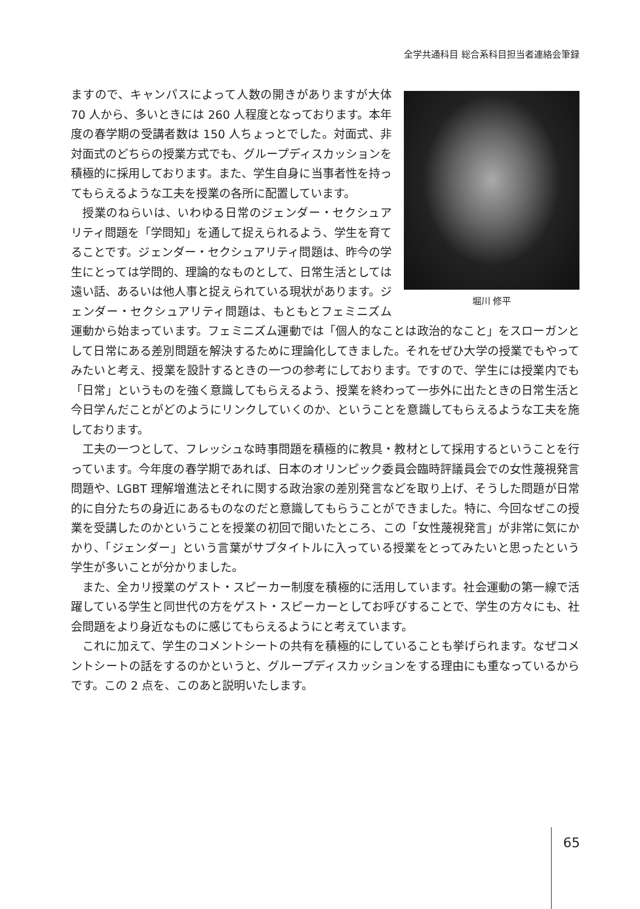全学共通科目 総合系科目担当者連絡会筆録
堀川 修平
ますので、キャンパスによって人数の開きがありますが大体 70 人から、多いときには 260 人程度となっております。本年度の春学期の受講者数は 150 人ちょっとでした。対面式、非対面式のどちらの授業方式でも、グループディスカッションを積極的に採用しております。また、学生自身に当事者性を持ってもらえるような工夫を授業の各所に配置しています。
授業のねらいは、いわゆる日常のジェンダー・セクシュアリティ問題を「学問知」を通して捉えられるよう、学生を育てることです。ジェンダー・セクシュアリティ問題は、昨今の学生にとっては学問的、理論的なものとして、日常生活としては遠い話、あるいは他人事と捉えられている現状があります。ジェンダー・セクシュアリティ問題は、もともとフェミニズム運動から始まっています。フェミニズム運動では「個人的なことは政治的なこと」をスローガンとして日常にある差別問題を解決するために理論化してきました。それをぜひ大学の授業でもやってみたいと考え、授業を設計するときの一つの参考にしております。ですので、学生には授業内でも「日常」というものを強く意識してもらえるよう、授業を終わって一歩外に出たときの日常生活と今日学んだことがどのようにリンクしていくのか、ということを意識してもらえるような工夫を施しております。
工夫の一つとして、フレッシュな時事問題を積極的に教具・教材として採用するということを行っています。今年度の春学期であれば、日本のオリンピック委員会臨時評議員会での女性蔑視発言問題や、LGBT 理解増進法とそれに関する政治家の差別発言などを取り上げ、そうした問題が日常的に自分たちの身近にあるものなのだと意識してもらうことができました。特に、今回なぜこの授業を受講したのかということを授業の初回で聞いたところ、この「女性蔑視発言」が非常に気にかかり、「ジェンダー」という言葉がサブタイトルに入っている授業をとってみたいと思ったという学生が多いことが分かりました。
また、全カリ授業のゲスト・スピーカー制度を積極的に活用しています。社会運動の第一線で活躍している学生と同世代の方をゲスト・スピーカーとしてお呼びすることで、学生の方々にも、社会問題をより身近なものに感じてもらえるようにと考えています。
これに加えて、学生のコメントシートの共有を積極的にしていることも挙げられます。なぜコメントシートの話をするのかというと、グループディスカッションをする理由にも重なっているからです。この 2 点を、このあと説明いたします。
65